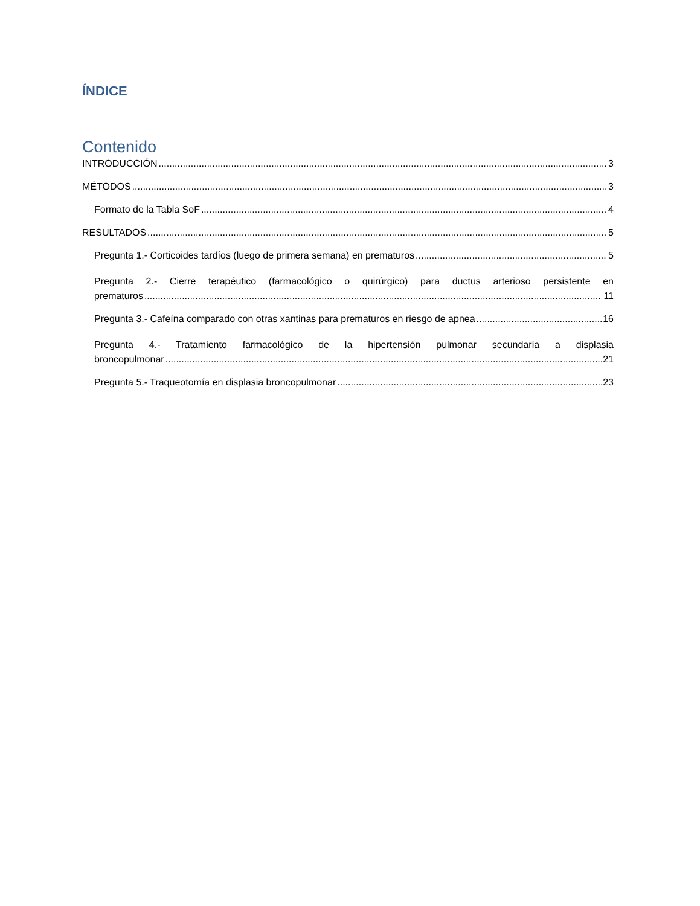ÍNDICE
Contenido
INTRODUCCIÓN 3
MÉTODOS 3
Formato de la Tabla SoF 4
RESULTADOS 5
Pregunta 1.- Corticoides tardíos (luego de primera semana) en prematuros 5
Pregunta 2.- Cierre terapéutico (farmacológico o quirúrgico) para ductus arterioso persistente en
prematuros 11
Pregunta 3.- Cafeína comparado con otras xantinas para prematuros en riesgo de apnea 16
Pregunta 4.- Tratamiento farmacológico de la hipertensión pulmonar secundaria a displasia
broncopulmonar 21
Pregunta 5.- Traqueotomía en displasia broncopulmonar 23